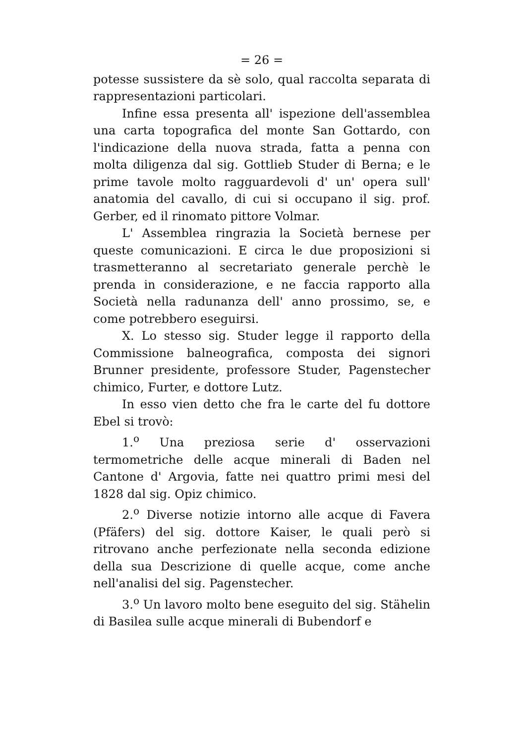= 26 =
potesse sussistere da sè solo, qual raccolta separata di rappresentazioni particolari.
Infine essa presenta all' ispezione dell'assemblea una carta topografica del monte San Gottardo, con l'indicazione della nuova strada, fatta a penna con molta diligenza dal sig. Gottlieb Studer di Berna; e le prime tavole molto ragguardevoli d' un' opera sull' anatomia del cavallo, di cui si occupano il sig. prof. Gerber, ed il rinomato pittore Volmar.
L' Assemblea ringrazia la Società bernese per queste comunicazioni. E circa le due proposizioni si trasmetteranno al secretariato generale perchè le prenda in considerazione, e ne faccia rapporto alla Società nella radunanza dell' anno prossimo, se, e come potrebbero eseguirsi.
X. Lo stesso sig. Studer legge il rapporto della Commissione balneografica, composta dei signori Brunner presidente, professore Studer, Pagenstecher chimico, Furter, e dottore Lutz.
In esso vien detto che fra le carte del fu dottore Ebel si trovò:
1.<sup>o</sup> Una preziosa serie d' osservazioni termometriche delle acque minerali di Baden nel Cantone d' Argovia, fatte nei quattro primi mesi del 1828 dal sig. Opiz chimico.
2.<sup>o</sup> Diverse notizie intorno alle acque di Favera (Pfäfers) del sig. dottore Kaiser, le quali però si ritrovano anche perfezionate nella seconda edizione della sua Descrizione di quelle acque, come anche nell'analisi del sig. Pagenstecher.
3.<sup>o</sup> Un lavoro molto bene eseguito del sig. Stähelin di Basilea sulle acque minerali di Bubendorf e